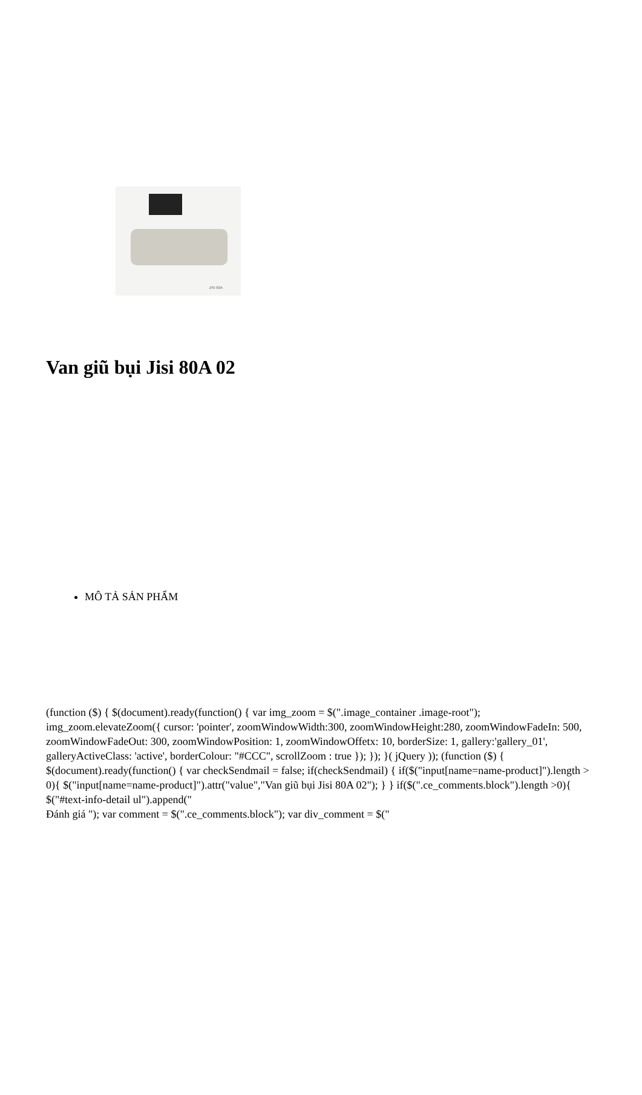JISI 80A
Van giũ bụi Jisi 80A 02
MÔ TẢ SẢN PHẨM
(function ($) { $(document).ready(function() { var img_zoom = $(".image_container .image-root"); img_zoom.elevateZoom({ cursor: 'pointer', zoomWindowWidth:300, zoomWindowHeight:280, zoomWindowFadeIn: 500, zoomWindowFadeOut: 300, zoomWindowPosition: 1, zoomWindowOffetx: 10, borderSize: 1, gallery:'gallery_01', galleryActiveClass: 'active', borderColour: "#CCC", scrollZoom : true }); }); }( jQuery )); (function ($) { $(document).ready(function() { var checkSendmail = false; if(checkSendmail) { if($("input[name=name-product]").length > 0){ $("input[name=name-product]").attr("value","Van giũ bụi Jisi 80A 02"); } } if($(".ce_comments.block").length >0){ $("#text-info-detail ul").append("
Đánh giá "); var comment = $(".ce_comments.block"); var div_comment = $("